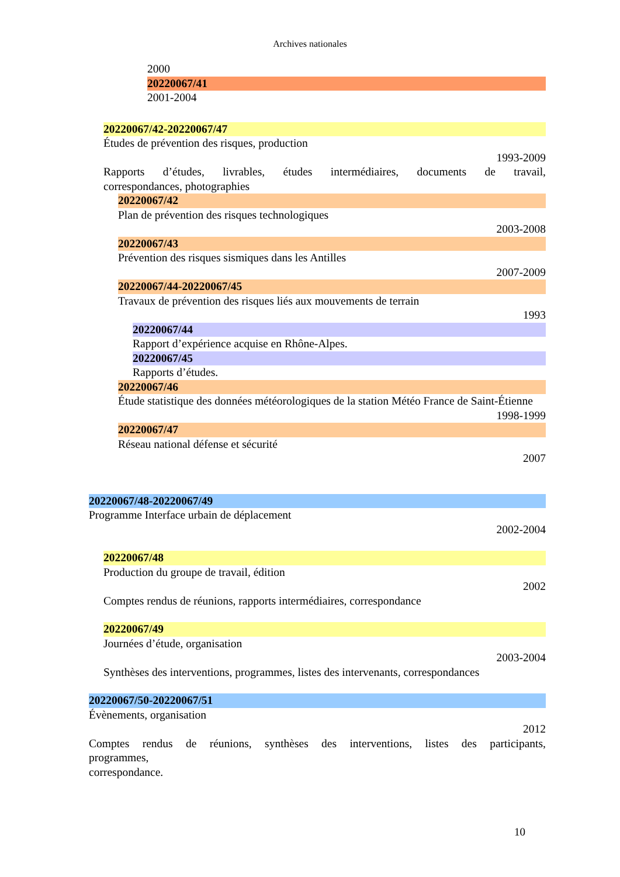Archives nationales
2000
20220067/41
2001-2004
20220067/42-20220067/47
Études de prévention des risques, production
1993-2009
Rapports d’études, livrables, études intermédiaires, documents de travail,
correspondances, photographies
20220067/42
Plan de prévention des risques technologiques
2003-2008
20220067/43
Prévention des risques sismiques dans les Antilles
2007-2009
20220067/44-20220067/45
Travaux de prévention des risques liés aux mouvements de terrain
1993
20220067/44
Rapport d’expérience acquise en Rhône-Alpes.
20220067/45
Rapports d’études.
20220067/46
Étude statistique des données météorologiques de la station Météo France de Saint-Étienne
1998-1999
20220067/47
Réseau national défense et sécurité
2007
20220067/48-20220067/49
Programme Interface urbain de déplacement
2002-2004
20220067/48
Production du groupe de travail, édition
2002
Comptes rendus de réunions, rapports intermédiaires, correspondance
20220067/49
Journées d’étude, organisation
2003-2004
Synthèses des interventions, programmes, listes des intervenants, correspondances
20220067/50-20220067/51
Évènements, organisation
2012
Comptes rendus de réunions, synthèses des interventions, listes des participants,
programmes,
correspondance.
10